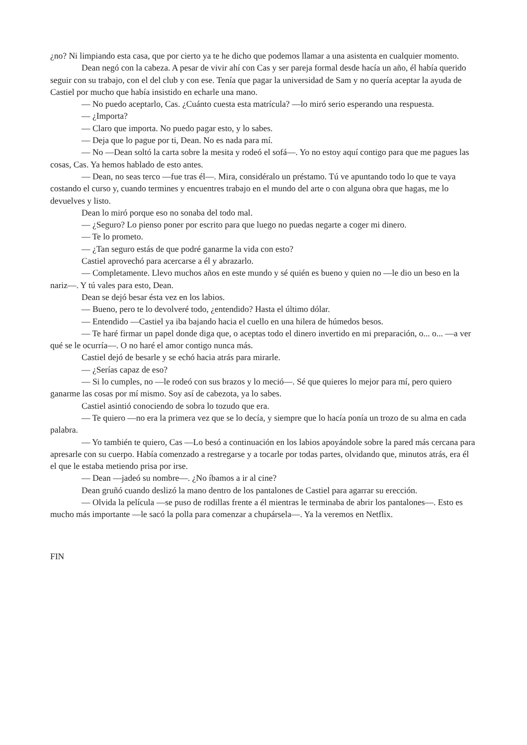¿no? Ni limpiando esta casa, que por cierto ya te he dicho que podemos llamar a una asistenta en cualquier momento.
Dean negó con la cabeza. A pesar de vivir ahí con Cas y ser pareja formal desde hacía un año, él había querido seguir con su trabajo, con el del club y con ese. Tenía que pagar la universidad de Sam y no quería aceptar la ayuda de Castiel por mucho que había insistido en echarle una mano.
— No puedo aceptarlo, Cas. ¿Cuánto cuesta esta matrícula? —lo miró serio esperando una respuesta.
— ¿Importa?
— Claro que importa. No puedo pagar esto, y lo sabes.
— Deja que lo pague por ti, Dean. No es nada para mí.
— No —Dean soltó la carta sobre la mesita y rodeó el sofá—. Yo no estoy aquí contigo para que me pagues las cosas, Cas. Ya hemos hablado de esto antes.
— Dean, no seas terco —fue tras él—. Mira, considéralo un préstamo. Tú ve apuntando todo lo que te vaya costando el curso y, cuando termines y encuentres trabajo en el mundo del arte o con alguna obra que hagas, me lo devuelves y listo.
Dean lo miró porque eso no sonaba del todo mal.
— ¿Seguro? Lo pienso poner por escrito para que luego no puedas negarte a coger mi dinero.
— Te lo prometo.
— ¿Tan seguro estás de que podré ganarme la vida con esto?
Castiel aprovechó para acercarse a él y abrazarlo.
— Completamente. Llevo muchos años en este mundo y sé quién es bueno y quien no —le dio un beso en la nariz—. Y tú vales para esto, Dean.
Dean se dejó besar ésta vez en los labios.
— Bueno, pero te lo devolveré todo, ¿entendido? Hasta el último dólar.
— Entendido —Castiel ya iba bajando hacia el cuello en una hilera de húmedos besos.
— Te haré firmar un papel donde diga que, o aceptas todo el dinero invertido en mi preparación, o... o... —a ver qué se le ocurría—. O no haré el amor contigo nunca más.
Castiel dejó de besarle y se echó hacia atrás para mirarle.
— ¿Serías capaz de eso?
— Si lo cumples, no —le rodeó con sus brazos y lo meció—. Sé que quieres lo mejor para mí, pero quiero ganarme las cosas por mí mismo. Soy así de cabezota, ya lo sabes.
Castiel asintió conociendo de sobra lo tozudo que era.
— Te quiero —no era la primera vez que se lo decía, y siempre que lo hacía ponía un trozo de su alma en cada palabra.
— Yo también te quiero, Cas —Lo besó a continuación en los labios apoyándole sobre la pared más cercana para apresarle con su cuerpo. Había comenzado a restregarse y a tocarle por todas partes, olvidando que, minutos atrás, era él el que le estaba metiendo prisa por irse.
— Dean —jadeó su nombre—. ¿No íbamos a ir al cine?
Dean gruñó cuando deslizó la mano dentro de los pantalones de Castiel para agarrar su erección.
— Olvida la película —se puso de rodillas frente a él mientras le terminaba de abrir los pantalones—. Esto es mucho más importante —le sacó la polla para comenzar a chupársela—. Ya la veremos en Netflix.
FIN